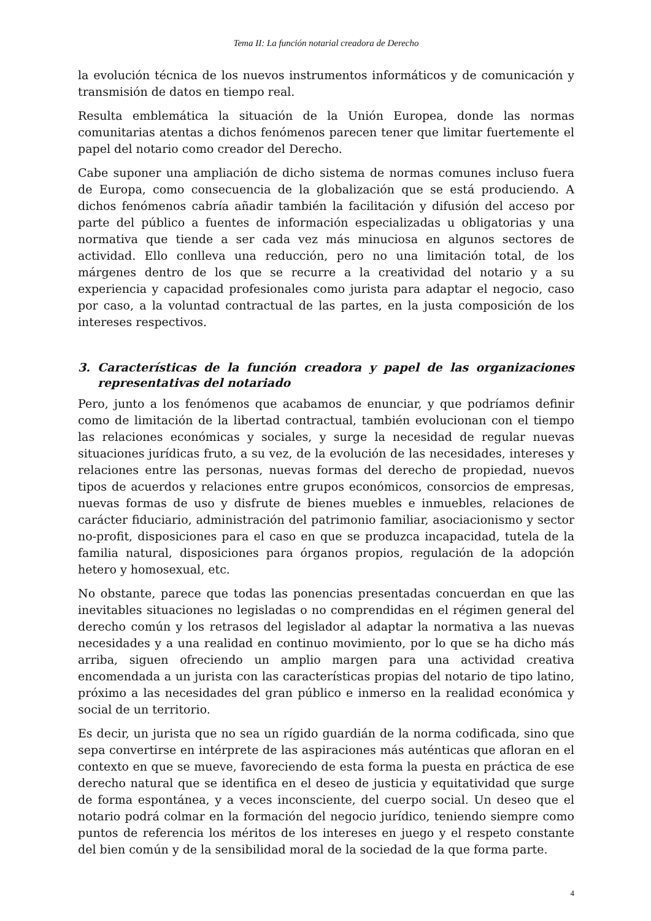Tema II: La función notarial creadora de Derecho
la evolución técnica de los nuevos instrumentos informáticos y de comunicación y transmisión de datos en tiempo real.
Resulta emblemática la situación de la Unión Europea, donde las normas comunitarias atentas a dichos fenómenos parecen tener que limitar fuertemente el papel del notario como creador del Derecho.
Cabe suponer una ampliación de dicho sistema de normas comunes incluso fuera de Europa, como consecuencia de la globalización que se está produciendo. A dichos fenómenos cabría añadir también la facilitación y difusión del acceso por parte del público a fuentes de información especializadas u obligatorias y una normativa que tiende a ser cada vez más minuciosa en algunos sectores de actividad. Ello conlleva una reducción, pero no una limitación total, de los márgenes dentro de los que se recurre a la creatividad del notario y a su experiencia y capacidad profesionales como jurista para adaptar el negocio, caso por caso, a la voluntad contractual de las partes, en la justa composición de los intereses respectivos.
3. Características de la función creadora y papel de las organizaciones representativas del notariado
Pero, junto a los fenómenos que acabamos de enunciar, y que podríamos definir como de limitación de la libertad contractual, también evolucionan con el tiempo las relaciones económicas y sociales, y surge la necesidad de regular nuevas situaciones jurídicas fruto, a su vez, de la evolución de las necesidades, intereses y relaciones entre las personas, nuevas formas del derecho de propiedad, nuevos tipos de acuerdos y relaciones entre grupos económicos, consorcios de empresas, nuevas formas de uso y disfrute de bienes muebles e inmuebles, relaciones de carácter fiduciario, administración del patrimonio familiar, asociacionismo y sector no-profit, disposiciones para el caso en que se produzca incapacidad, tutela de la familia natural, disposiciones para órganos propios, regulación de la adopción hetero y homosexual, etc.
No obstante, parece que todas las ponencias presentadas concuerdan en que las inevitables situaciones no legisladas o no comprendidas en el régimen general del derecho común y los retrasos del legislador al adaptar la normativa a las nuevas necesidades y a una realidad en continuo movimiento, por lo que se ha dicho más arriba, siguen ofreciendo un amplio margen para una actividad creativa encomendada a un jurista con las características propias del notario de tipo latino, próximo a las necesidades del gran público e inmerso en la realidad económica y social de un territorio.
Es decir, un jurista que no sea un rígido guardián de la norma codificada, sino que sepa convertirse en intérprete de las aspiraciones más auténticas que afloran en el contexto en que se mueve, favoreciendo de esta forma la puesta en práctica de ese derecho natural que se identifica en el deseo de justicia y equitatividad que surge de forma espontánea, y a veces inconsciente, del cuerpo social. Un deseo que el notario podrá colmar en la formación del negocio jurídico, teniendo siempre como puntos de referencia los méritos de los intereses en juego y el respeto constante del bien común y de la sensibilidad moral de la sociedad de la que forma parte.
4